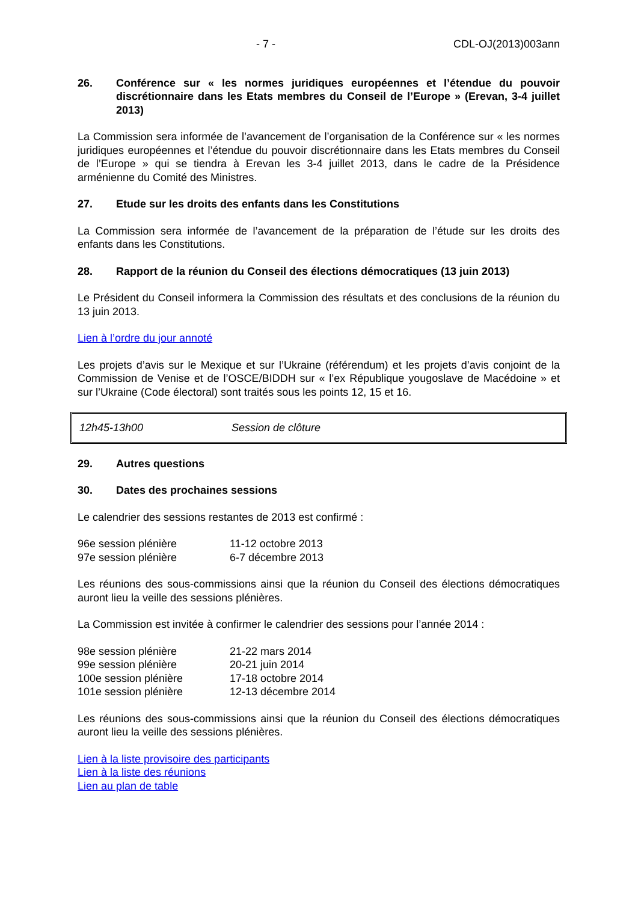- 7 - CDL-OJ(2013)003ann
26. Conférence sur « les normes juridiques européennes et l’étendue du pouvoir discrétionnaire dans les Etats membres du Conseil de l’Europe » (Erevan, 3-4 juillet 2013)
La Commission sera informée de l’avancement de l’organisation de la Conférence sur « les normes juridiques européennes et l’étendue du pouvoir discrétionnaire dans les Etats membres du Conseil de l’Europe » qui se tiendra à Erevan les 3-4 juillet 2013, dans le cadre de la Présidence arménienne du Comité des Ministres.
27. Etude sur les droits des enfants dans les Constitutions
La Commission sera informée de l’avancement de la préparation de l’étude sur les droits des enfants dans les Constitutions.
28. Rapport de la réunion du Conseil des élections démocratiques (13 juin 2013)
Le Président du Conseil informera la Commission des résultats et des conclusions de la réunion du 13 juin 2013.
Lien à l’ordre du jour annoté
Les projets d’avis sur le Mexique et sur l’Ukraine (référendum) et les projets d’avis conjoint de la Commission de Venise et de l’OSCE/BIDDH sur « l’ex République yougoslave de Macédoine » et sur l’Ukraine (Code électoral) sont traités sous les points 12, 15 et 16.
12h45-13h00 Session de clôture
29. Autres questions
30. Dates des prochaines sessions
Le calendrier des sessions restantes de 2013 est confirmé :
| 96e session plénière | 11-12 octobre 2013 |
| 97e session plénière | 6-7 décembre 2013 |
Les réunions des sous-commissions ainsi que la réunion du Conseil des élections démocratiques auront lieu la veille des sessions plénières.
La Commission est invitée à confirmer le calendrier des sessions pour l’année 2014 :
| 98e session plénière | 21-22 mars 2014 |
| 99e session plénière | 20-21 juin 2014 |
| 100e session plénière | 17-18 octobre 2014 |
| 101e session plénière | 12-13 décembre 2014 |
Les réunions des sous-commissions ainsi que la réunion du Conseil des élections démocratiques auront lieu la veille des sessions plénières.
Lien à la liste provisoire des participants
Lien à la liste des réunions
Lien au plan de table